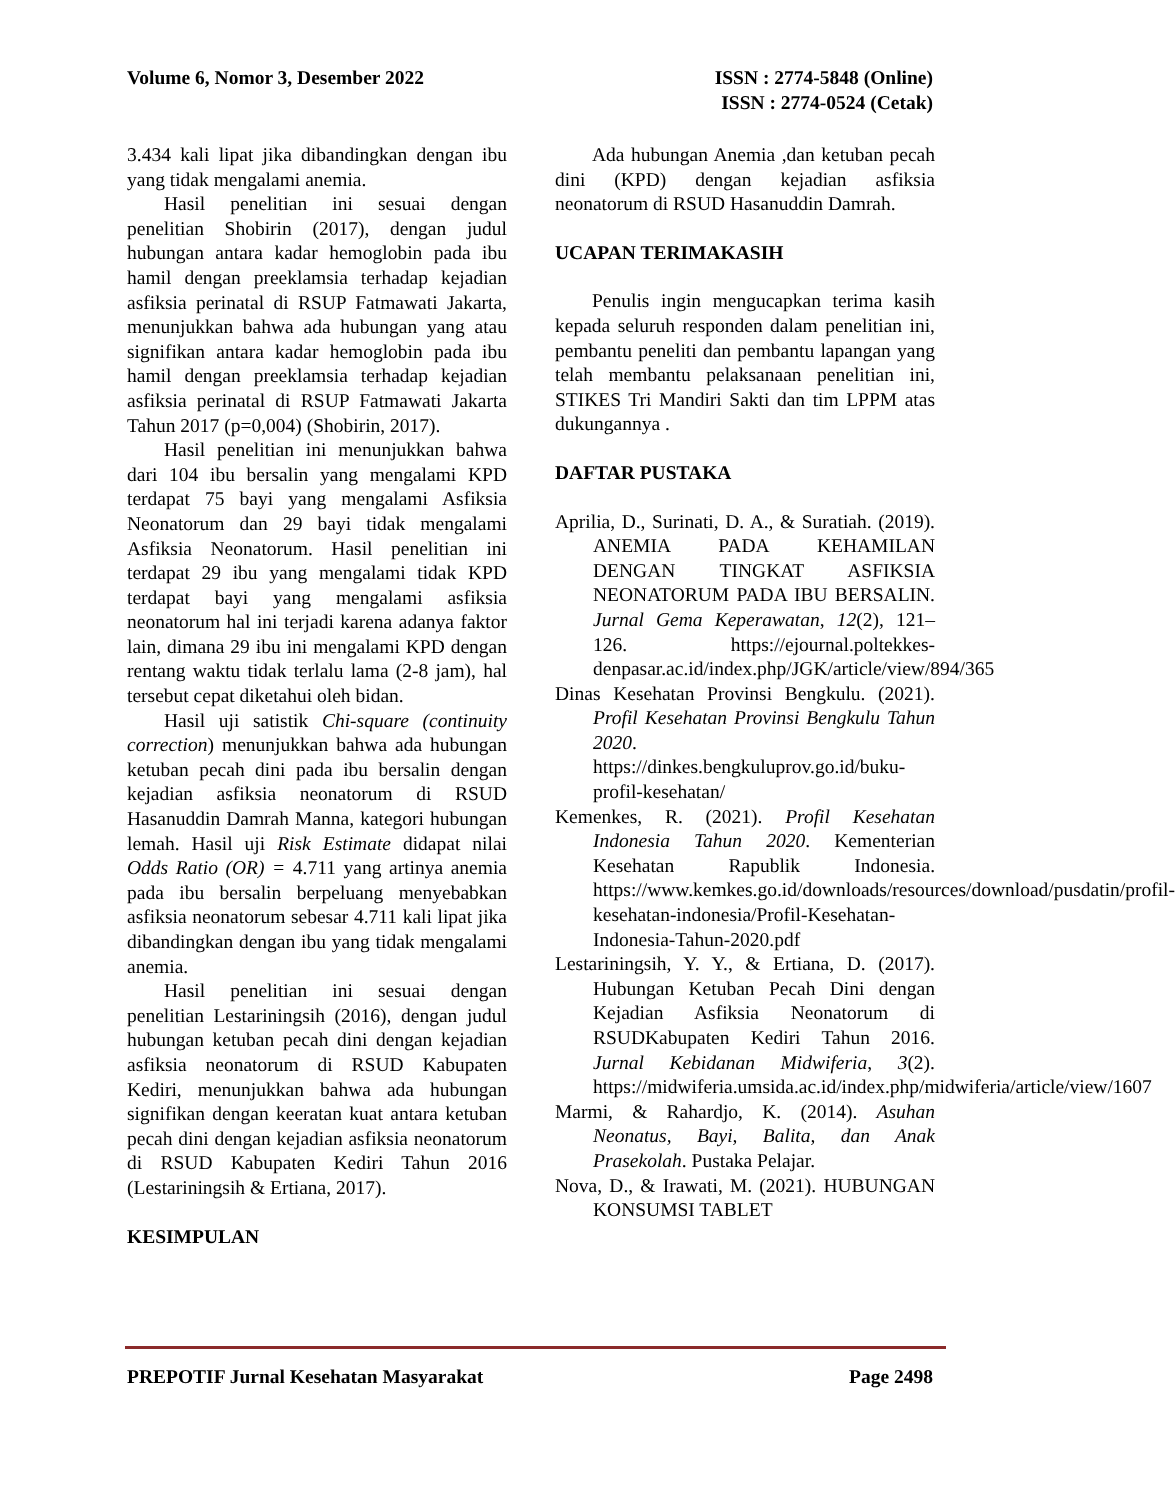Volume 6, Nomor 3, Desember 2022
ISSN : 2774-5848 (Online)
ISSN : 2774-0524 (Cetak)
3.434 kali lipat jika dibandingkan dengan ibu yang tidak mengalami anemia.
Hasil penelitian ini sesuai dengan penelitian Shobirin (2017), dengan judul hubungan antara kadar hemoglobin pada ibu hamil dengan preeklamsia terhadap kejadian asfiksia perinatal di RSUP Fatmawati Jakarta, menunjukkan bahwa ada hubungan yang atau signifikan antara kadar hemoglobin pada ibu hamil dengan preeklamsia terhadap kejadian asfiksia perinatal di RSUP Fatmawati Jakarta Tahun 2017 (p=0,004) (Shobirin, 2017).
Hasil penelitian ini menunjukkan bahwa dari 104 ibu bersalin yang mengalami KPD terdapat 75 bayi yang mengalami Asfiksia Neonatorum dan 29 bayi tidak mengalami Asfiksia Neonatorum. Hasil penelitian ini terdapat 29 ibu yang mengalami tidak KPD terdapat bayi yang mengalami asfiksia neonatorum hal ini terjadi karena adanya faktor lain, dimana 29 ibu ini mengalami KPD dengan rentang waktu tidak terlalu lama (2-8 jam), hal tersebut cepat diketahui oleh bidan.
Hasil uji satistik Chi-square (continuity correction) menunjukkan bahwa ada hubungan ketuban pecah dini pada ibu bersalin dengan kejadian asfiksia neonatorum di RSUD Hasanuddin Damrah Manna, kategori hubungan lemah. Hasil uji Risk Estimate didapat nilai Odds Ratio (OR) = 4.711 yang artinya anemia pada ibu bersalin berpeluang menyebabkan asfiksia neonatorum sebesar 4.711 kali lipat jika dibandingkan dengan ibu yang tidak mengalami anemia.
Hasil penelitian ini sesuai dengan penelitian Lestariningsih (2016), dengan judul hubungan ketuban pecah dini dengan kejadian asfiksia neonatorum di RSUD Kabupaten Kediri, menunjukkan bahwa ada hubungan signifikan dengan keeratan kuat antara ketuban pecah dini dengan kejadian asfiksia neonatorum di RSUD Kabupaten Kediri Tahun 2016 (Lestariningsih & Ertiana, 2017).
KESIMPULAN
Ada hubungan Anemia ,dan ketuban pecah dini (KPD) dengan kejadian asfiksia neonatorum di RSUD Hasanuddin Damrah.
UCAPAN TERIMAKASIH
Penulis ingin mengucapkan terima kasih kepada seluruh responden dalam penelitian ini, pembantu peneliti dan pembantu lapangan yang telah membantu pelaksanaan penelitian ini, STIKES Tri Mandiri Sakti dan tim LPPM atas dukungannya .
DAFTAR PUSTAKA
Aprilia, D., Surinati, D. A., & Suratiah. (2019). ANEMIA PADA KEHAMILAN DENGAN TINGKAT ASFIKSIA NEONATORUM PADA IBU BERSALIN. Jurnal Gema Keperawatan, 12(2), 121–126. https://ejournal.poltekkes-denpasar.ac.id/index.php/JGK/article/view/894/365
Dinas Kesehatan Provinsi Bengkulu. (2021). Profil Kesehatan Provinsi Bengkulu Tahun 2020. https://dinkes.bengkuluprov.go.id/buku-profil-kesehatan/
Kemenkes, R. (2021). Profil Kesehatan Indonesia Tahun 2020. Kementerian Kesehatan Rapublik Indonesia. https://www.kemkes.go.id/downloads/resources/download/pusdatin/profil-kesehatan-indonesia/Profil-Kesehatan-Indonesia-Tahun-2020.pdf
Lestariningsih, Y. Y., & Ertiana, D. (2017). Hubungan Ketuban Pecah Dini dengan Kejadian Asfiksia Neonatorum di RSUDKabupaten Kediri Tahun 2016. Jurnal Kebidanan Midwiferia, 3(2). https://midwiferia.umsida.ac.id/index.php/midwiferia/article/view/1607
Marmi, & Rahardjo, K. (2014). Asuhan Neonatus, Bayi, Balita, dan Anak Prasekolah. Pustaka Pelajar.
Nova, D., & Irawati, M. (2021). HUBUNGAN KONSUMSI TABLET
PREPOTIF Jurnal Kesehatan Masyarakat
Page 2498